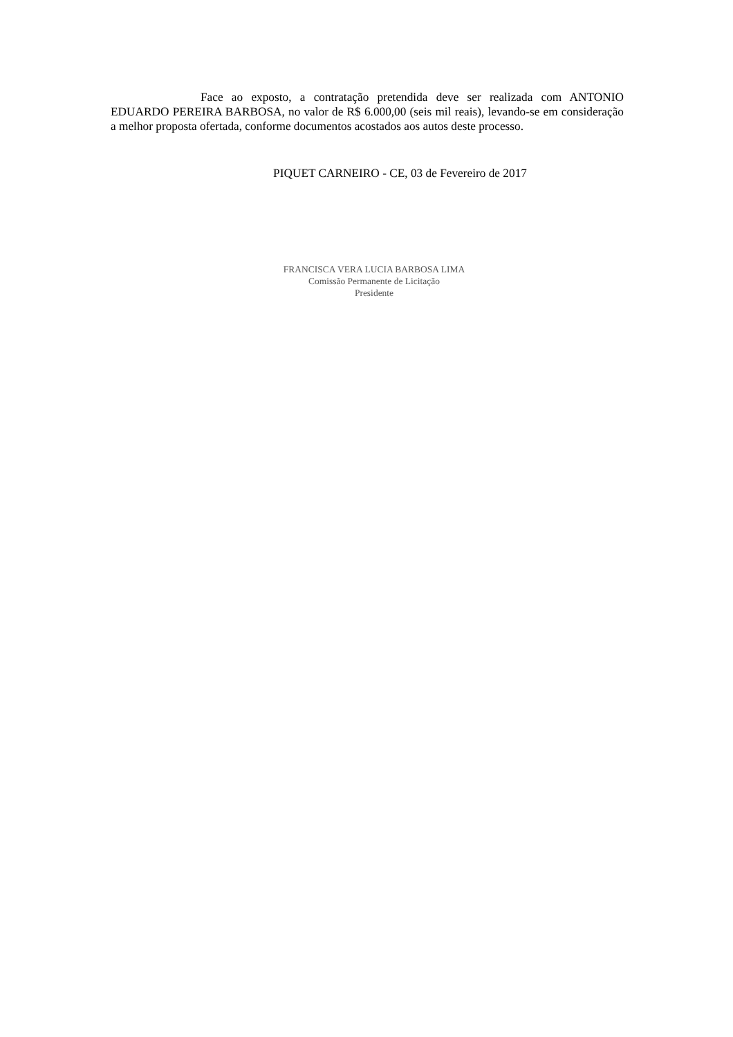Face ao exposto, a contratação pretendida deve ser realizada com ANTONIO EDUARDO PEREIRA BARBOSA, no valor de R$ 6.000,00 (seis mil reais), levando-se em consideração a melhor proposta ofertada, conforme documentos acostados aos autos deste processo.
PIQUET CARNEIRO - CE, 03 de Fevereiro de 2017
FRANCISCA VERA LUCIA BARBOSA LIMA
Comissão Permanente de Licitação
Presidente